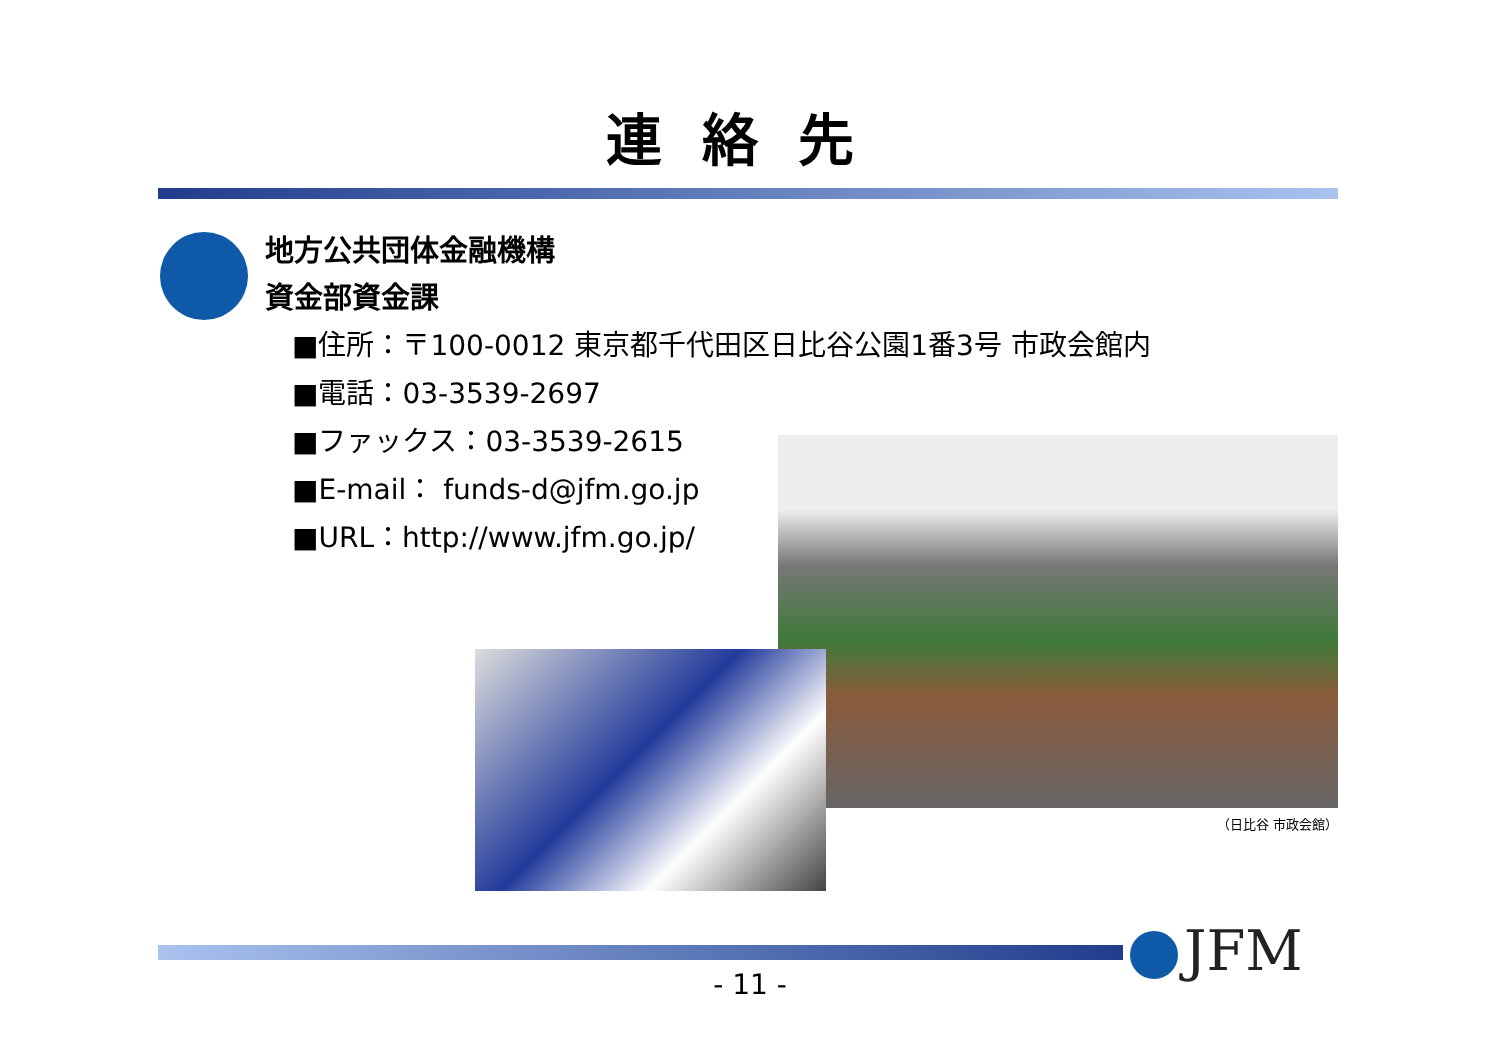連絡先
地方公共団体金融機構
資金部資金課
■住所：〒100-0012 東京都千代田区日比谷公園1番3号 市政会館内
■電話：03-3539-2697
■ファックス：03-3539-2615
■E-mail： funds-d@jfm.go.jp
■URL：http://www.jfm.go.jp/
（日比谷 市政会館）
JFM - 11 -